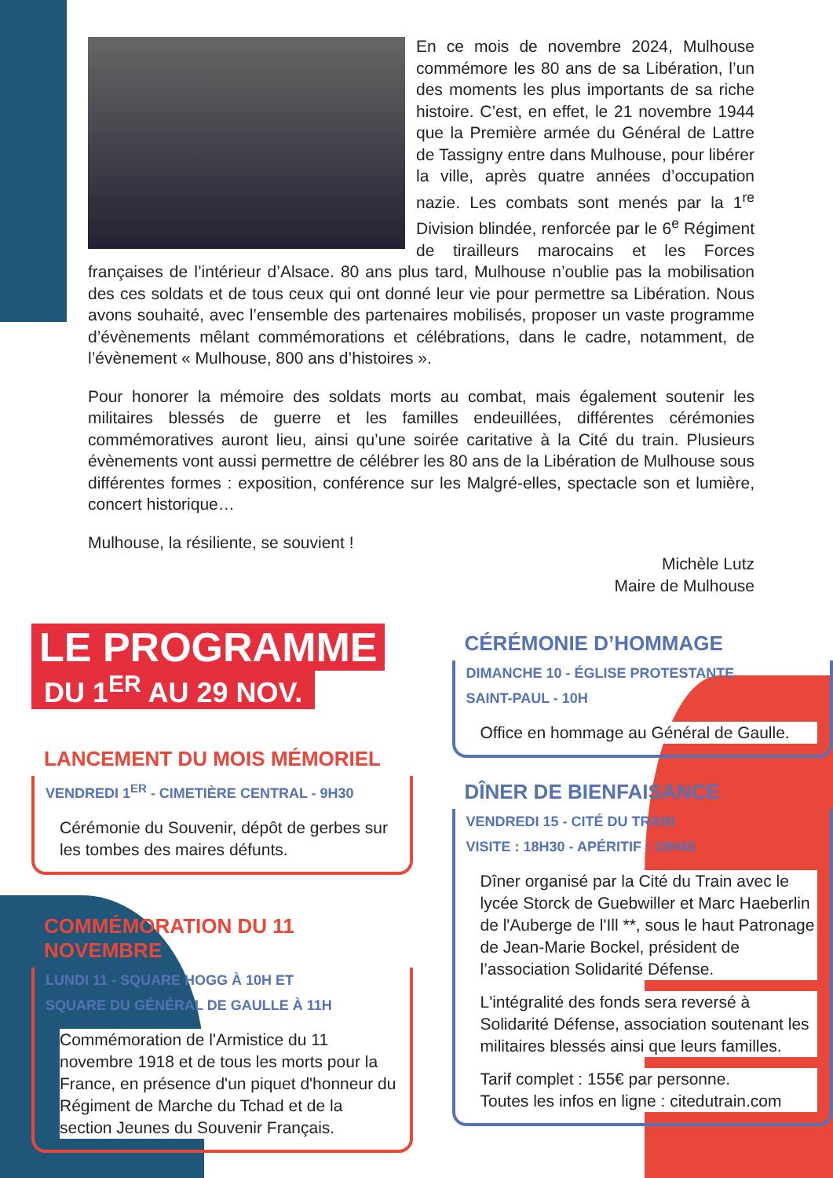En ce mois de novembre 2024, Mulhouse commémore les 80 ans de sa Libération, l’un des moments les plus importants de sa riche histoire. C’est, en effet, le 21 novembre 1944 que la Première armée du Général de Lattre de Tassigny entre dans Mulhouse, pour libérer la ville, après quatre années d’occupation nazie. Les combats sont menés par la 1<sup>re</sup> Division blindée, renforcée par le 6<sup>e</sup> Régiment de tirailleurs marocains et les Forces françaises de l’intérieur d’Alsace. 80 ans plus tard, Mulhouse n’oublie pas la mobilisation des ces soldats et de tous ceux qui ont donné leur vie pour permettre sa Libération. Nous avons souhaité, avec l’ensemble des partenaires mobilisés, proposer un vaste programme d’évènements mêlant commémorations et célébrations, dans le cadre, notamment, de l’évènement « Mulhouse, 800 ans d’histoires ».
Pour honorer la mémoire des soldats morts au combat, mais également soutenir les militaires blessés de guerre et les familles endeuillées, différentes cérémonies commémoratives auront lieu, ainsi qu’une soirée caritative à la Cité du train. Plusieurs évènements vont aussi permettre de célébrer les 80 ans de la Libération de Mulhouse sous différentes formes : exposition, conférence sur les Malgré-elles, spectacle son et lumière, concert historique…
Mulhouse, la résiliente, se souvient !
Michèle Lutz
Maire de Mulhouse
LE PROGRAMME
DU 1<sup>ER</sup> AU 29 NOV.
LANCEMENT DU MOIS MÉMORIEL
VENDREDI 1<sup>ER</sup> - CIMETIÈRE CENTRAL - 9H30
Cérémonie du Souvenir, dépôt de gerbes sur les tombes des maires défunts.
COMMÉMORATION DU 11 NOVEMBRE
LUNDI 11 - SQUARE HOGG À 10H ET
SQUARE DU GÉNÉRAL DE GAULLE À 11H
Commémoration de l'Armistice du 11 novembre 1918 et de tous les morts pour la France, en présence d'un piquet d'honneur du Régiment de Marche du Tchad et de la section Jeunes du Souvenir Français.
CÉRÉMONIE D’HOMMAGE
DIMANCHE 10 - ÉGLISE PROTESTANTE
SAINT-PAUL - 10H
Office en hommage au Général de Gaulle.
DÎNER DE BIENFAISANCE
VENDREDI 15 - CITÉ DU TRAIN
VISITE : 18H30 - APÉRITIF : 19H45
Dîner organisé par la Cité du Train avec le lycée Storck de Guebwiller et Marc Haeberlin de l'Auberge de l'Ill **, sous le haut Patronage de Jean-Marie Bockel, président de l’association Solidarité Défense.
L'intégralité des fonds sera reversé à Solidarité Défense, association soutenant les militaires blessés ainsi que leurs familles.
Tarif complet : 155€ par personne.
Toutes les infos en ligne : citedutrain.com